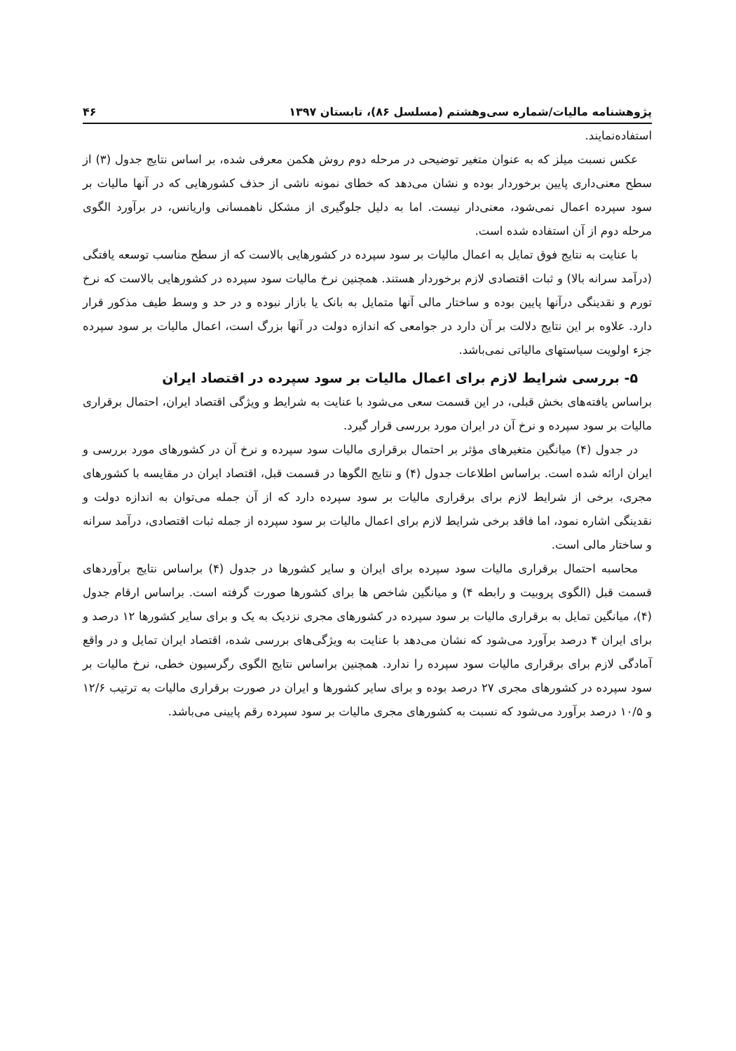پژوهشنامه مالیات/شماره سی‌وهشتم (مسلسل ۸۶)، تابستان ۱۳۹۷ ۴۶
استفاده‌نمایند.
عکس نسبت میلز که به عنوان متغیر توضیحی در مرحله دوم روش هکمن معرفی شده، بر اساس نتایج جدول (۳) از سطح معنی‌داری پایین برخوردار بوده و نشان می‌دهد که خطای نمونه ناشی از حذف کشورهایی که در آنها مالیات بر سود سپرده اعمال نمی‌شود، معنی‌دار نیست. اما به دلیل جلوگیری از مشکل ناهمسانی واریانس، در برآورد الگوی مرحله دوم از آن استفاده شده است.
با عنایت به نتایج فوق تمایل به اعمال مالیات بر سود سپرده در کشورهایی بالاست که از سطح مناسب توسعه یافتگی (درآمد سرانه بالا) و ثبات اقتصادی لازم برخوردار هستند. همچنین نرخ مالیات سود سپرده در کشورهایی بالاست که نرخ تورم و نقدینگی درآنها پایین بوده و ساختار مالی آنها متمایل به بانک یا بازار نبوده و در حد و وسط طیف مذکور قرار دارد. علاوه بر این نتایج دلالت بر آن دارد در جوامعی که اندازه دولت در آنها بزرگ است، اعمال مالیات بر سود سپرده جزء اولویت سیاستهای مالیاتی نمی‌باشد.
۵- بررسی شرایط لازم برای اعمال مالیات بر سود سپرده در اقتصاد ایران
براساس یافته‌های بخش قبلی، در این قسمت سعی می‌شود با عنایت به شرایط و ویژگی اقتصاد ایران، احتمال برقراری مالیات بر سود سپرده و نرخ آن در ایران مورد بررسی قرار گیرد.
در جدول (۴) میانگین متغیرهای مؤثر بر احتمال برقراری مالیات سود سپرده و نرخ آن در کشورهای مورد بررسی و ایران ارائه شده است. براساس اطلاعات جدول (۴) و نتایج الگوها در قسمت قبل، اقتصاد ایران در مقایسه با کشورهای مجری، برخی از شرایط لازم برای برقراری مالیات بر سود سپرده دارد که از آن جمله می‌توان به اندازه دولت و نقدینگی اشاره نمود، اما فاقد برخی شرایط لازم برای اعمال مالیات بر سود سپرده از جمله ثبات اقتصادی، درآمد سرانه و ساختار مالی است.
محاسبه احتمال برقراری مالیات سود سپرده برای ایران و سایر کشورها در جدول (۴) براساس نتایج برآوردهای قسمت قبل (الگوی پروبیت و رابطه ۴) و میانگین شاخص ها برای کشورها صورت گرفته است. براساس ارقام جدول (۴)، میانگین تمایل به برقراری مالیات بر سود سپرده در کشورهای مجری نزدیک به یک و برای سایر کشورها ۱۲ درصد و برای ایران ۴ درصد برآورد می‌شود که نشان می‌دهد با عنایت به ویژگی‌های بررسی شده، اقتصاد ایران تمایل و در واقع آمادگی لازم برای برقراری مالیات سود سپرده را ندارد. همچنین براساس نتایج الگوی رگرسیون خطی، نرخ مالیات بر سود سپرده در کشورهای مجری ۲۷ درصد بوده و برای سایر کشورها و ایران در صورت برقراری مالیات به ترتیب ۱۲/۶ و ۱۰/۵ درصد برآورد می‌شود که نسبت به کشورهای مجری مالیات بر سود سپرده رقم پایینی می‌باشد.